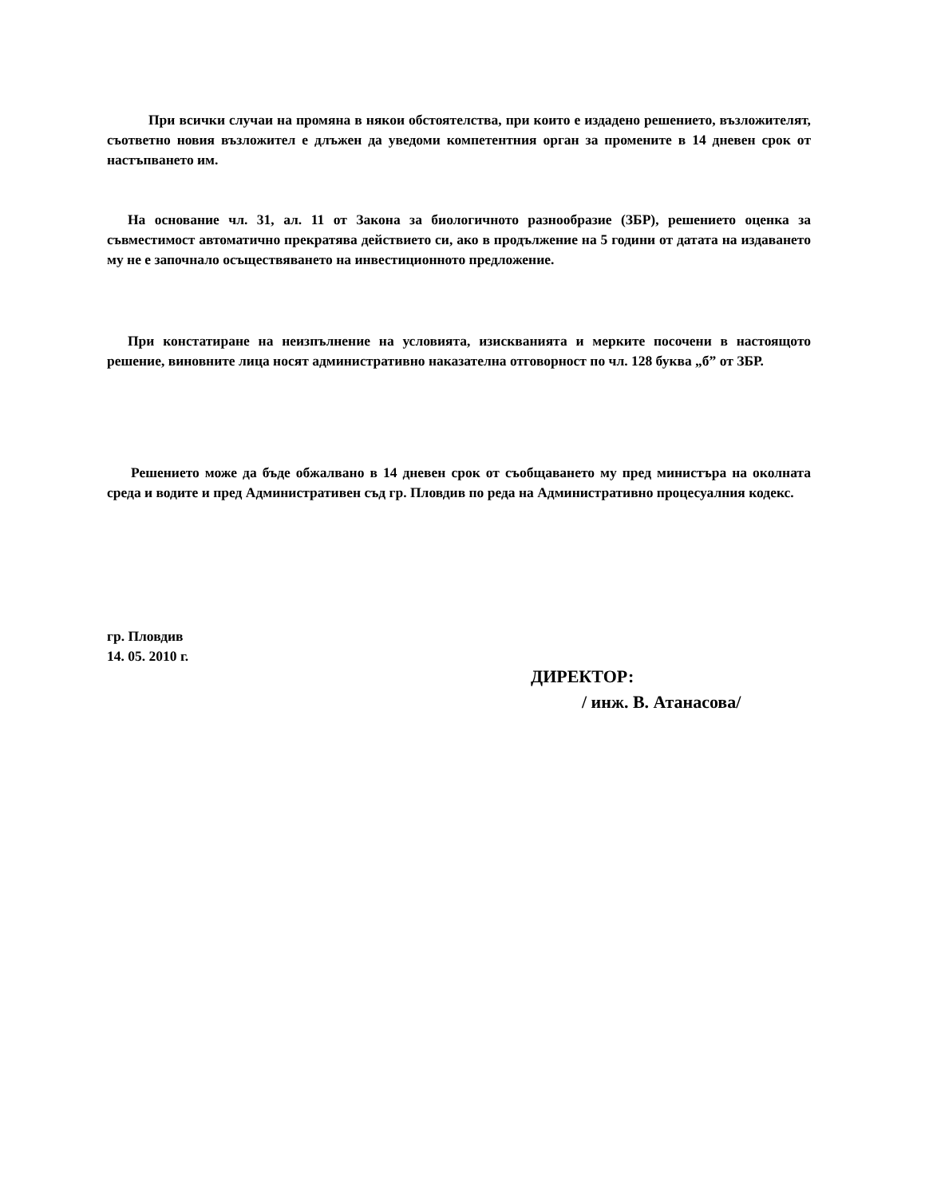При всички случаи на промяна в някои обстоятелства, при които е издадено решението, възложителят, съответно новия възложител е длъжен да уведоми компетентния орган за промените в 14 дневен срок от настъпването им.
На основание чл. 31, ал. 11 от Закона за биологичното разнообразие (ЗБР), решението оценка за съвместимост автоматично прекратява действието си, ако в продължение на 5 години от датата на издаването му не е започнало осъществяването на инвестиционното предложение.
При констатиране на неизпълнение на условията, изискванията и мерките посочени в настоящото решение, виновните лица носят административно наказателна отговорност по чл. 128 буква „б” от ЗБР.
Решението може да бъде обжалвано в 14 дневен срок от съобщаването му пред министъра на околната среда и водите и пред Административен съд гр. Пловдив по реда на Административно процесуалния кодекс.
гр. Пловдив
14. 05. 2010 г.
ДИРЕКТОР:
/ инж. В. Атанасова/